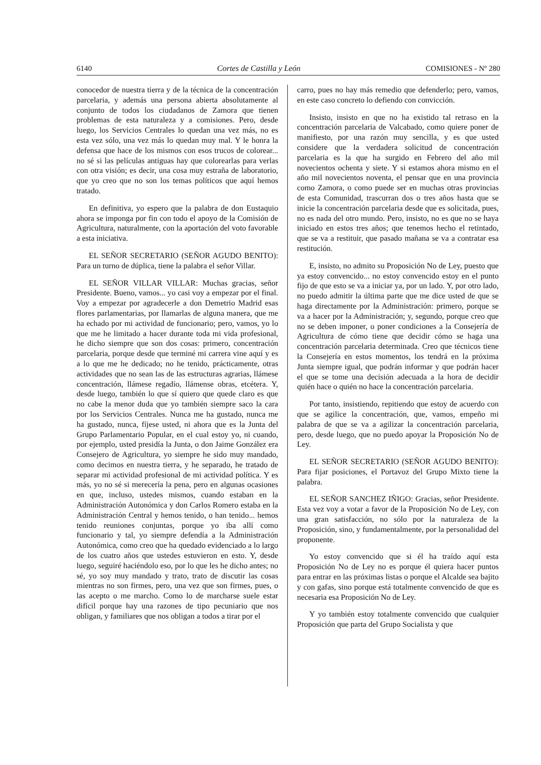6140 Cortes de Castilla y León COMISIONES - Nº 280
conocedor de nuestra tierra y de la técnica de la concentración parcelaria, y además una persona abierta absolutamente al conjunto de todos los ciudadanos de Zamora que tienen problemas de esta naturaleza y a comisiones. Pero, desde luego, los Servicios Centrales lo quedan una vez más, no es esta vez sólo, una vez más lo quedan muy mal. Y le honra la defensa que hace de los mismos con esos trucos de colorear... no sé si las películas antiguas hay que colorearlas para verlas con otra visión; es decir, una cosa muy estraña de laboratorio, que yo creo que no son los temas políticos que aquí hemos tratado.
En definitiva, yo espero que la palabra de don Eustaquio ahora se imponga por fin con todo el apoyo de la Comisión de Agricultura, naturalmente, con la aportación del voto favorable a esta iniciativa.
EL SEÑOR SECRETARIO (SEÑOR AGUDO BENITO): Para un turno de dúplica, tiene la palabra el señor Villar.
EL SEÑOR VILLAR VILLAR: Muchas gracias, señor Presidente. Bueno, vamos... yo casi voy a empezar por el final. Voy a empezar por agradecerle a don Demetrio Madrid esas flores parlamentarias, por llamarlas de alguna manera, que me ha echado por mi actividad de funcionario; pero, vamos, yo lo que me he limitado a hacer durante toda mi vida profesional, he dicho siempre que son dos cosas: primero, concentración parcelaria, porque desde que terminé mi carrera vine aquí y es a lo que me he dedicado; no he tenido, prácticamente, otras actividades que no sean las de las estructuras agrarias, llámese concentración, llámese regadío, llámense obras, etcétera. Y, desde luego, también lo que sí quiero que quede claro es que no cabe la menor duda que yo también siempre saco la cara por los Servicios Centrales. Nunca me ha gustado, nunca me ha gustado, nunca, fíjese usted, ni ahora que es la Junta del Grupo Parlamentario Popular, en el cual estoy yo, ni cuando, por ejemplo, usted presidía la Junta, o don Jaime González era Consejero de Agricultura, yo siempre he sido muy mandado, como decimos en nuestra tierra, y he separado, he tratado de separar mi actividad profesional de mi actividad política. Y es más, yo no sé si merecería la pena, pero en algunas ocasiones en que, incluso, ustedes mismos, cuando estaban en la Administración Autonómica y don Carlos Romero estaba en la Administración Central y hemos tenido, o han tenido... hemos tenido reuniones conjuntas, porque yo iba allí como funcionario y tal, yo siempre defendía a la Administración Autonómica, como creo que ha quedado evidenciado a lo largo de los cuatro años que ustedes estuvieron en esto. Y, desde luego, seguiré haciéndolo eso, por lo que les he dicho antes; no sé, yo soy muy mandado y trato, trato de discutir las cosas mientras no son firmes, pero, una vez que son firmes, pues, o las acepto o me marcho. Como lo de marcharse suele estar difícil porque hay una razones de tipo pecuniario que nos obligan, y familiares que nos obligan a todos a tirar por el
carro, pues no hay más remedio que defenderlo; pero, vamos, en este caso concreto lo defiendo con convicción.
Insisto, insisto en que no ha existido tal retraso en la concentración parcelaria de Valcabado, como quiere poner de manifiesto, por una razón muy sencilla, y es que usted considere que la verdadera solicitud de concentración parcelaria es la que ha surgido en Febrero del año mil novecientos ochenta y siete. Y si estamos ahora mismo en el año mil novecientos noventa, el pensar que en una provincia como Zamora, o como puede ser en muchas otras provincias de esta Comunidad, trascurran dos o tres años hasta que se inicie la concentración parcelaria desde que es solicitada, pues, no es nada del otro mundo. Pero, insisto, no es que no se haya iniciado en estos tres años; que tenemos hecho el retintado, que se va a restituir, que pasado mañana se va a contratar esa restitución.
E, insisto, no admito su Proposición No de Ley, puesto que ya estoy convencido... no estoy convencido estoy en el punto fijo de que esto se va a iniciar ya, por un lado. Y, por otro lado, no puedo admitir la última parte que me dice usted de que se haga directamente por la Administración: primero, porque se va a hacer por la Administración; y, segundo, porque creo que no se deben imponer, o poner condiciones a la Consejería de Agricultura de cómo tiene que decidir cómo se haga una concentración parcelaria determinada. Creo que técnicos tiene la Consejería en estos momentos, los tendrá en la próxima Junta siempre igual, que podrán informar y que podrán hacer el que se tome una decisión adecuada a la hora de decidir quién hace o quién no hace la concentración parcelaria.
Por tanto, insistiendo, repitiendo que estoy de acuerdo con que se agilice la concentración, que, vamos, empeño mi palabra de que se va a agilizar la concentración parcelaria, pero, desde luego, que no puedo apoyar la Proposición No de Ley.
EL SEÑOR SECRETARIO (SEÑOR AGUDO BENITO): Para fijar posiciones, el Portavoz del Grupo Mixto tiene la palabra.
EL SEÑOR SANCHEZ IÑIGO: Gracias, señor Presidente. Esta vez voy a votar a favor de la Proposición No de Ley, con una gran satisfacción, no sólo por la naturaleza de la Proposición, sino, y fundamentalmente, por la personalidad del proponente.
Yo estoy convencido que si él ha traído aquí esta Proposición No de Ley no es porque él quiera hacer puntos para entrar en las próximas listas o porque el Alcalde sea bajito y con gafas, sino porque está totalmente convencido de que es necesaria esa Proposición No de Ley.
Y yo también estoy totalmente convencido que cualquier Proposición que parta del Grupo Socialista y que